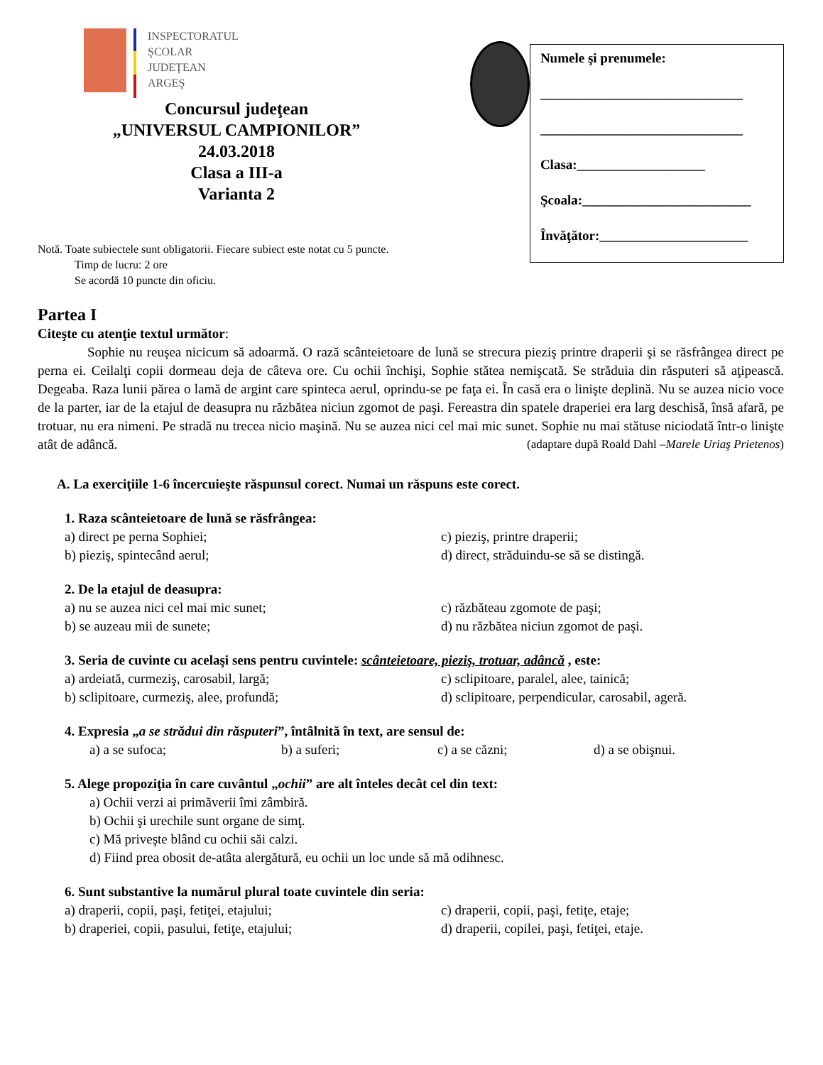INSPECTORATUL
ŞCOLAR
JUDEŢEAN
ARGEŞ
Concursul judeţean
„UNIVERSUL CAMPIONILOR”
24.03.2018
Clasa a III-a
Varianta 2
Numele şi prenumele:
______________________________
______________________________
Clasa:___________________
Şcoala:_________________________
Învăţător:______________________
Notă. Toate subiectele sunt obligatorii. Fiecare subiect este notat cu 5 puncte.
Timp de lucru: 2 ore
Se acordă 10 puncte din oficiu.
Partea I
Citeşte cu atenţie textul următor:
Sophie nu reuşea nicicum să adoarmă. O rază scânteietoare de lună se strecura pieziş printre draperii şi se răsfrângea direct pe perna ei. Ceilalţi copii dormeau deja de câteva ore. Cu ochii închişi, Sophie stătea nemişcată. Se străduia din răsputeri să aţipească. Degeaba. Raza lunii părea o lamă de argint care spinteca aerul, oprindu-se pe faţa ei. În casă era o linişte deplină. Nu se auzea nicio voce de la parter, iar de la etajul de deasupra nu răzbătea niciun zgomot de paşi. Fereastra din spatele draperiei era larg deschisă, însă afară, pe trotuar, nu era nimeni. Pe stradă nu trecea nicio maşină. Nu se auzea nici cel mai mic sunet. Sophie nu mai stătuse niciodată într-o linişte atât de adâncă. (adaptare după Roald Dahl –Marele Uriaş Prietenos)
A. La exerciţiile 1-6 încercuieşte răspunsul corect. Numai un răspuns este corect.
1. Raza scânteietoare de lună se răsfrângea:
a) direct pe perna Sophiei; c) pieziş, printre draperii;
b) pieziş, spintecând aerul; d) direct, străduindu-se să se distingă.
2. De la etajul de deasupra:
a) nu se auzea nici cel mai mic sunet; c) răzbăteau zgomote de paşi;
b) se auzeau mii de sunete; d) nu răzbătea niciun zgomot de paşi.
3. Seria de cuvinte cu acelaşi sens pentru cuvintele: scânteietoare, pieziş, trotuar, adâncă , este:
a) ardeiată, curmeziş, carosabil, largă; c) sclipitoare, paralel, alee, tainică;
b) sclipitoare, curmeziş, alee, profundă; d) sclipitoare, perpendicular, carosabil, ageră.
4. Expresia „a se strădui din răsputeri”, întâlnită în text, are sensul de:
a) a se sufoca; b) a suferi; c) a se căzni; d) a se obişnui.
5. Alege propoziţia în care cuvântul „ochii” are alt înteles decât cel din text:
a) Ochii verzi ai primăverii îmi zâmbiră.
b) Ochii şi urechile sunt organe de simţ.
c) Mă priveşte blând cu ochii săi calzi.
d) Fiind prea obosit de-atâta alergătură, eu ochii un loc unde să mă odihnesc.
6. Sunt substantive la numărul plural toate cuvintele din seria:
a) draperii, copii, paşi, fetiţei, etajului; c) draperii, copii, paşi, fetiţe, etaje;
b) draperiei, copii, pasului, fetiţe, etajului; d) draperii, copilei, paşi, fetiţei, etaje.